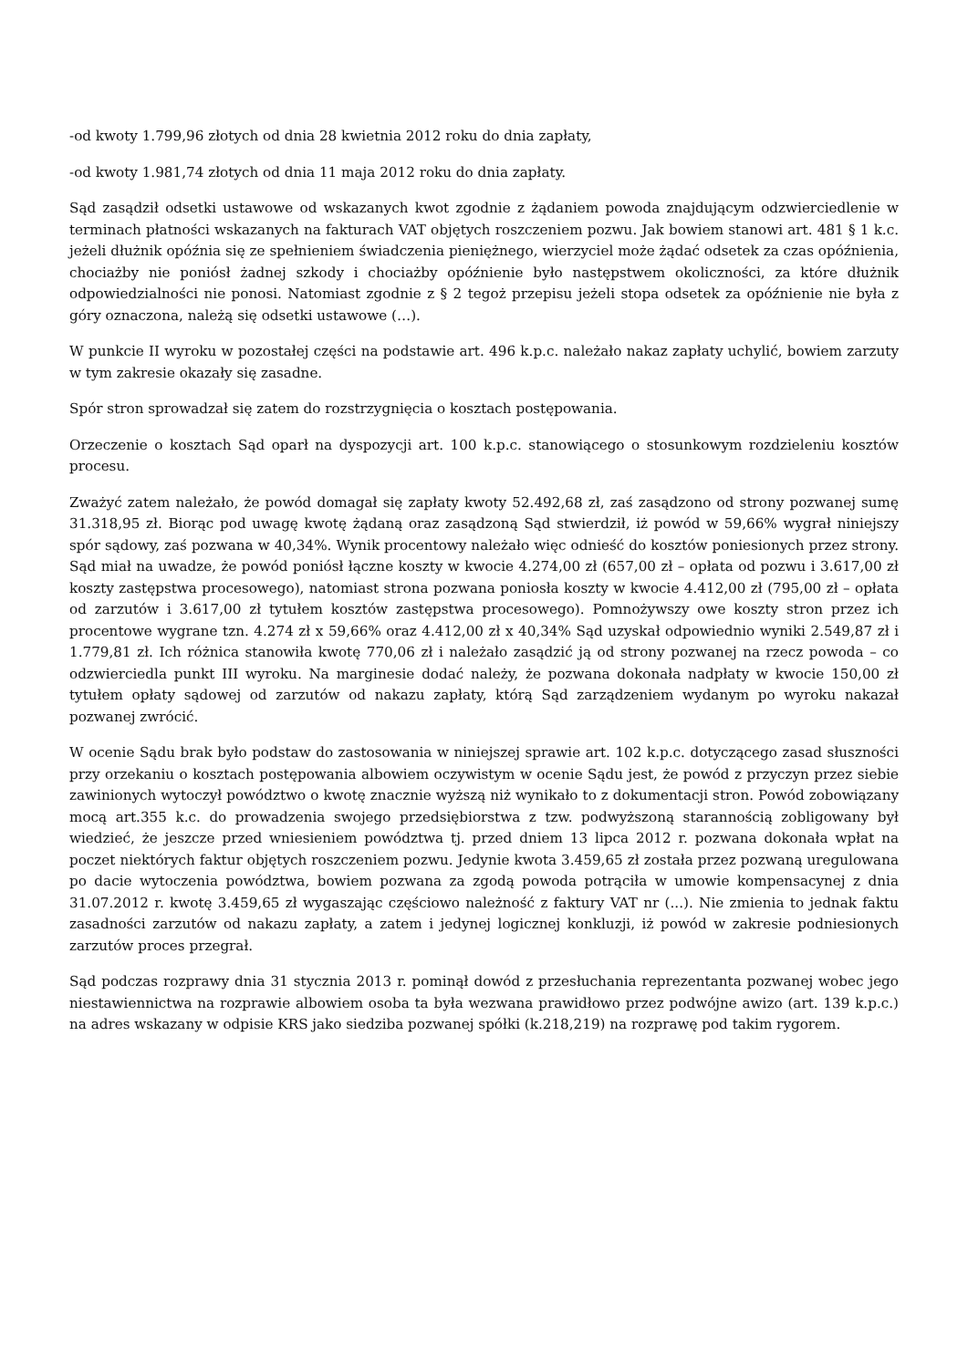-od kwoty 1.799,96 złotych od dnia 28 kwietnia 2012 roku do dnia zapłaty,
-od kwoty 1.981,74 złotych od dnia 11 maja 2012 roku do dnia zapłaty.
Sąd zasądził odsetki ustawowe od wskazanych kwot zgodnie z żądaniem powoda znajdującym odzwierciedlenie w terminach płatności wskazanych na fakturach VAT objętych roszczeniem pozwu. Jak bowiem stanowi art. 481 § 1 k.c. jeżeli dłużnik opóźnia się ze spełnieniem świadczenia pieniężnego, wierzyciel może żądać odsetek za czas opóźnienia, chociażby nie poniósł żadnej szkody i chociażby opóźnienie było następstwem okoliczności, za które dłużnik odpowiedzialności nie ponosi. Natomiast zgodnie z § 2 tegoż przepisu jeżeli stopa odsetek za opóźnienie nie była z góry oznaczona, należą się odsetki ustawowe (…).
W punkcie II wyroku w pozostałej części na podstawie art. 496 k.p.c. należało nakaz zapłaty uchylić, bowiem zarzuty w tym zakresie okazały się zasadne.
Spór stron sprowadzał się zatem do rozstrzygnięcia o kosztach postępowania.
Orzeczenie o kosztach Sąd oparł na dyspozycji art. 100 k.p.c. stanowiącego o stosunkowym rozdzieleniu kosztów procesu.
Zważyć zatem należało, że powód domagał się zapłaty kwoty 52.492,68 zł, zaś zasądzono od strony pozwanej sumę 31.318,95 zł. Biorąc pod uwagę kwotę żądaną oraz zasądzoną Sąd stwierdził, iż powód w 59,66% wygrał niniejszy spór sądowy, zaś pozwana w 40,34%. Wynik procentowy należało więc odnieść do kosztów poniesionych przez strony. Sąd miał na uwadze, że powód poniósł łączne koszty w kwocie 4.274,00 zł (657,00 zł – opłata od pozwu i 3.617,00 zł koszty zastępstwa procesowego), natomiast strona pozwana poniosła koszty w kwocie 4.412,00 zł (795,00 zł – opłata od zarzutów i 3.617,00 zł tytułem kosztów zastępstwa procesowego). Pomnożywszy owe koszty stron przez ich procentowe wygrane tzn. 4.274 zł x 59,66% oraz 4.412,00 zł x 40,34% Sąd uzyskał odpowiednio wyniki 2.549,87 zł i 1.779,81 zł. Ich różnica stanowiła kwotę 770,06 zł i należało zasądzić ją od strony pozwanej na rzecz powoda – co odzwierciedla punkt III wyroku. Na marginesie dodać należy, że pozwana dokonała nadpłaty w kwocie 150,00 zł tytułem opłaty sądowej od zarzutów od nakazu zapłaty, którą Sąd zarządzeniem wydanym po wyroku nakazał pozwanej zwrócić.
W ocenie Sądu brak było podstaw do zastosowania w niniejszej sprawie art. 102 k.p.c. dotyczącego zasad słuszności przy orzekaniu o kosztach postępowania albowiem oczywistym w ocenie Sądu jest, że powód z przyczyn przez siebie zawinionych wytoczył powództwo o kwotę znacznie wyższą niż wynikało to z dokumentacji stron. Powód zobowiązany mocą art.355 k.c. do prowadzenia swojego przedsiębiorstwa z tzw. podwyższoną starannością zobligowany był wiedzieć, że jeszcze przed wniesieniem powództwa tj. przed dniem 13 lipca 2012 r. pozwana dokonała wpłat na poczet niektórych faktur objętych roszczeniem pozwu. Jedynie kwota 3.459,65 zł została przez pozwaną uregulowana po dacie wytoczenia powództwa, bowiem pozwana za zgodą powoda potrąciła w umowie kompensacynej z dnia 31.07.2012 r. kwotę 3.459,65 zł wygaszając częściowo należność z faktury VAT nr (...). Nie zmienia to jednak faktu zasadności zarzutów od nakazu zapłaty, a zatem i jedynej logicznej konkluzji, iż powód w zakresie podniesionych zarzutów proces przegrał.
Sąd podczas rozprawy dnia 31 stycznia 2013 r. pominął dowód z przesłuchania reprezentanta pozwanej wobec jego niestawiennictwa na rozprawie albowiem osoba ta była wezwana prawidłowo przez podwójne awizo (art. 139 k.p.c.) na adres wskazany w odpisie KRS jako siedziba pozwanej spółki (k.218,219) na rozprawę pod takim rygorem.